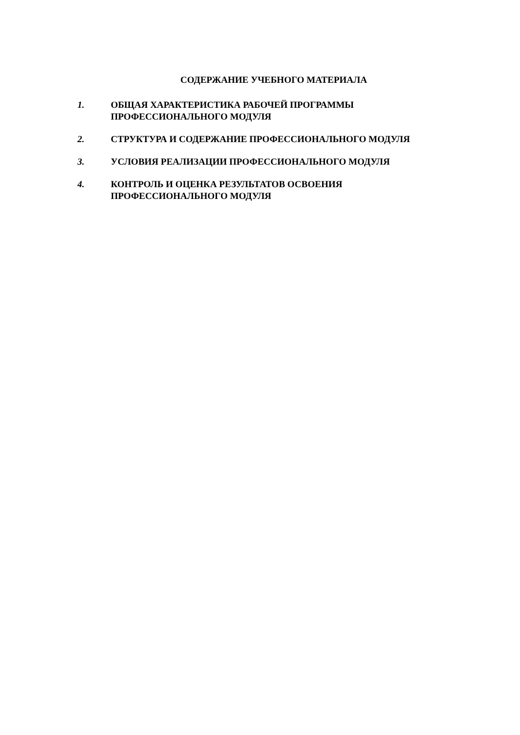СОДЕРЖАНИЕ УЧЕБНОГО МАТЕРИАЛА
1. ОБЩАЯ ХАРАКТЕРИСТИКА РАБОЧЕЙ ПРОГРАММЫ
ПРОФЕССИОНАЛЬНОГО МОДУЛЯ
2. СТРУКТУРА И СОДЕРЖАНИЕ ПРОФЕССИОНАЛЬНОГО МОДУЛЯ
3. УСЛОВИЯ РЕАЛИЗАЦИИ ПРОФЕССИОНАЛЬНОГО МОДУЛЯ
4. КОНТРОЛЬ И ОЦЕНКА РЕЗУЛЬТАТОВ ОСВОЕНИЯ
ПРОФЕССИОНАЛЬНОГО МОДУЛЯ